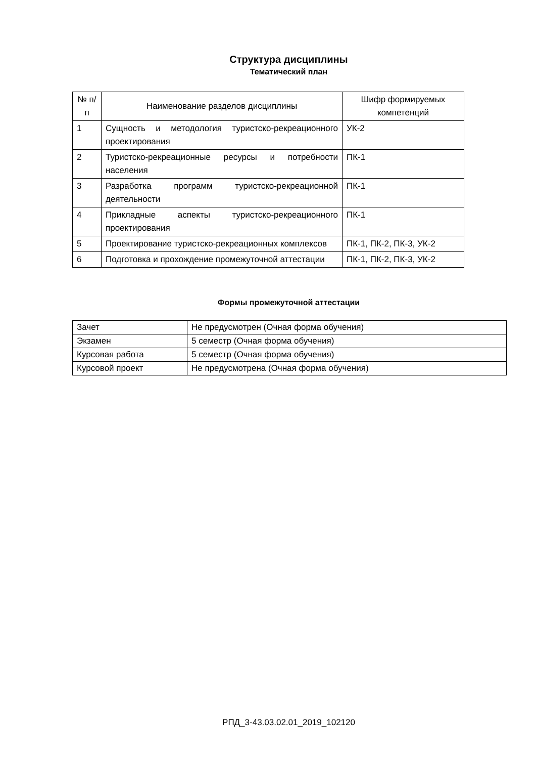Структура дисциплины
Тематический план
| № п/п | Наименование разделов дисциплины | Шифр формируемых компетенций |
| --- | --- | --- |
| 1 | Сущность и методология туристско-рекреационного проектирования | УК-2 |
| 2 | Туристско-рекреационные ресурсы и потребности населения | ПК-1 |
| 3 | Разработка программ туристско-рекреационной деятельности | ПК-1 |
| 4 | Прикладные аспекты туристско-рекреационного проектирования | ПК-1 |
| 5 | Проектирование туристско-рекреационных комплексов | ПК-1, ПК-2, ПК-3, УК-2 |
| 6 | Подготовка и прохождение промежуточной аттестации | ПК-1, ПК-2, ПК-3, УК-2 |
Формы промежуточной аттестации
| Зачет | Не предусмотрен (Очная форма обучения) |
| Экзамен | 5 семестр (Очная форма обучения) |
| Курсовая работа | 5 семестр (Очная форма обучения) |
| Курсовой проект | Не предусмотрена (Очная форма обучения) |
РПД_3-43.03.02.01_2019_102120